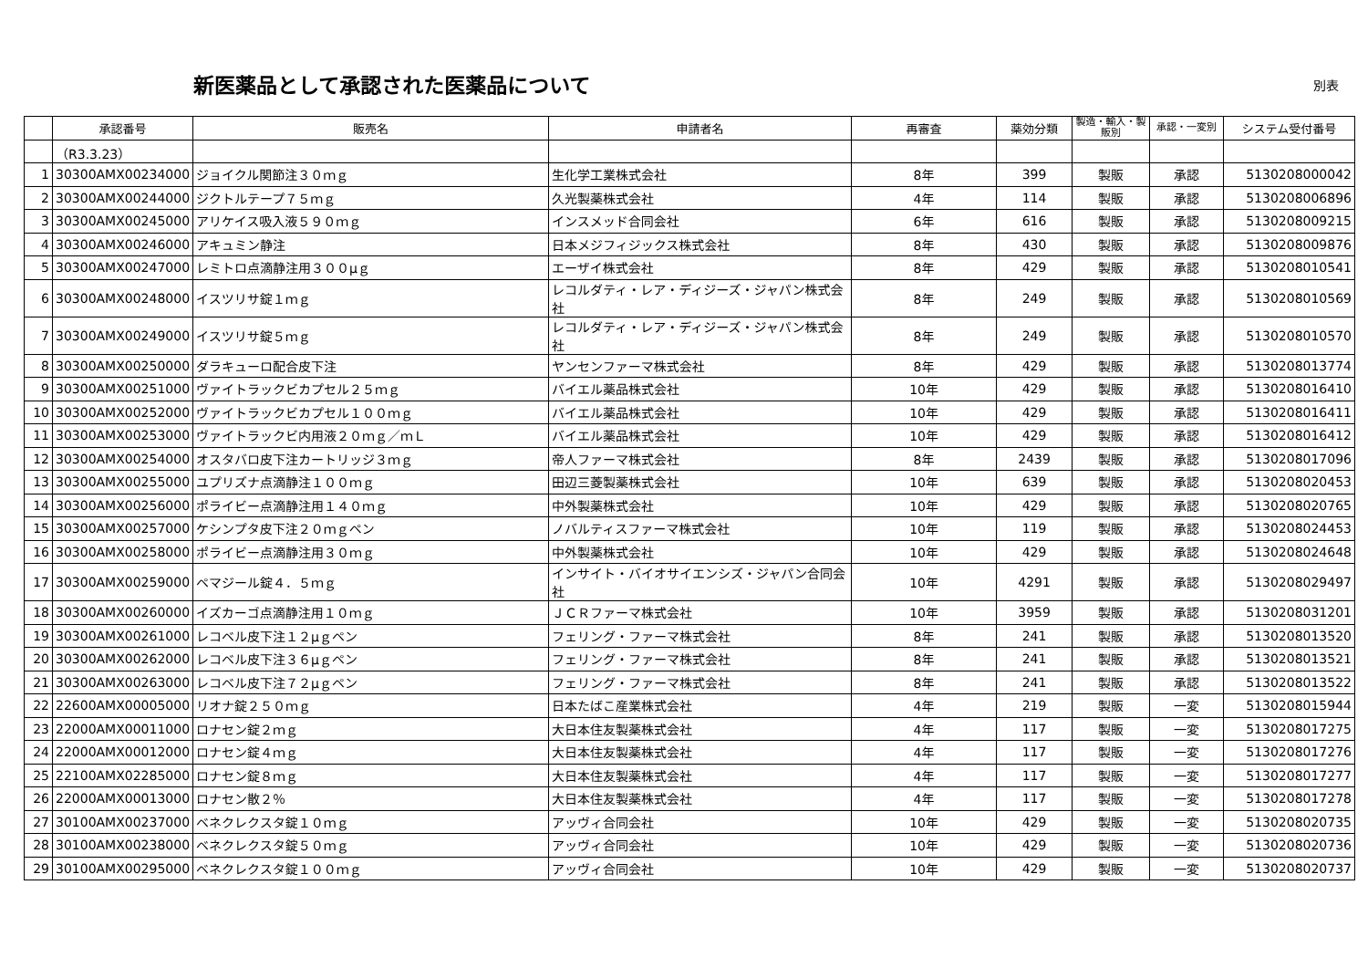新医薬品として承認された医薬品について
別表
| | 承認番号 | 販売名 | 申請者名 | 再審査 | 薬効分類 | 製造・輸入・製販別 | 承認・一変別 | システム受付番号 |
| --- | --- | --- | --- | --- | --- | --- | --- | --- |
| | （R3.3.23） | | | | | | | |
| 1 | 30300AMX00234000 | ジョイクル関節注３０ｍｇ | 生化学工業株式会社 | 8年 | 399 | 製販 | 承認 | 5130208000042 |
| 2 | 30300AMX00244000 | ジクトルテープ７５ｍｇ | 久光製薬株式会社 | 4年 | 114 | 製販 | 承認 | 5130208006896 |
| 3 | 30300AMX00245000 | アリケイス吸入液５９０ｍｇ | インスメッド合同会社 | 6年 | 616 | 製販 | 承認 | 5130208009215 |
| 4 | 30300AMX00246000 | アキュミン静注 | 日本メジフィジックス株式会社 | 8年 | 430 | 製販 | 承認 | 5130208009876 |
| 5 | 30300AMX00247000 | レミトロ点滴静注用３００μｇ | エーザイ株式会社 | 8年 | 429 | 製販 | 承認 | 5130208010541 |
| 6 | 30300AMX00248000 | イスツリサ錠１ｍｇ | レコルダティ・レア・ディジーズ・ジャパン株式会社 | 8年 | 249 | 製販 | 承認 | 5130208010569 |
| 7 | 30300AMX00249000 | イスツリサ錠５ｍｇ | レコルダティ・レア・ディジーズ・ジャパン株式会社 | 8年 | 249 | 製販 | 承認 | 5130208010570 |
| 8 | 30300AMX00250000 | ダラキューロ配合皮下注 | ヤンセンファーマ株式会社 | 8年 | 429 | 製販 | 承認 | 5130208013774 |
| 9 | 30300AMX00251000 | ヴァイトラックビカプセル２５ｍｇ | バイエル薬品株式会社 | 10年 | 429 | 製販 | 承認 | 5130208016410 |
| 10 | 30300AMX00252000 | ヴァイトラックビカプセル１００ｍｇ | バイエル薬品株式会社 | 10年 | 429 | 製販 | 承認 | 5130208016411 |
| 11 | 30300AMX00253000 | ヴァイトラックビ内用液２０ｍｇ／ｍＬ | バイエル薬品株式会社 | 10年 | 429 | 製販 | 承認 | 5130208016412 |
| 12 | 30300AMX00254000 | オスタバロ皮下注カートリッジ３ｍｇ | 帝人ファーマ株式会社 | 8年 | 2439 | 製販 | 承認 | 5130208017096 |
| 13 | 30300AMX00255000 | ユプリズナ点滴静注１００ｍｇ | 田辺三菱製薬株式会社 | 10年 | 639 | 製販 | 承認 | 5130208020453 |
| 14 | 30300AMX00256000 | ポライビー点滴静注用１４０ｍｇ | 中外製薬株式会社 | 10年 | 429 | 製販 | 承認 | 5130208020765 |
| 15 | 30300AMX00257000 | ケシンプタ皮下注２０ｍｇペン | ノバルティスファーマ株式会社 | 10年 | 119 | 製販 | 承認 | 5130208024453 |
| 16 | 30300AMX00258000 | ポライビー点滴静注用３０ｍｇ | 中外製薬株式会社 | 10年 | 429 | 製販 | 承認 | 5130208024648 |
| 17 | 30300AMX00259000 | ペマジール錠４．５ｍｇ | インサイト・バイオサイエンシズ・ジャパン合同会社 | 10年 | 4291 | 製販 | 承認 | 5130208029497 |
| 18 | 30300AMX00260000 | イズカーゴ点滴静注用１０ｍｇ | ＪＣＲファーマ株式会社 | 10年 | 3959 | 製販 | 承認 | 5130208031201 |
| 19 | 30300AMX00261000 | レコベル皮下注１２μｇペン | フェリング・ファーマ株式会社 | 8年 | 241 | 製販 | 承認 | 5130208013520 |
| 20 | 30300AMX00262000 | レコベル皮下注３６μｇペン | フェリング・ファーマ株式会社 | 8年 | 241 | 製販 | 承認 | 5130208013521 |
| 21 | 30300AMX00263000 | レコベル皮下注７２μｇペン | フェリング・ファーマ株式会社 | 8年 | 241 | 製販 | 承認 | 5130208013522 |
| 22 | 22600AMX00005000 | リオナ錠２５０ｍｇ | 日本たばこ産業株式会社 | 4年 | 219 | 製販 | 一変 | 5130208015944 |
| 23 | 22000AMX00011000 | ロナセン錠２ｍｇ | 大日本住友製薬株式会社 | 4年 | 117 | 製販 | 一変 | 5130208017275 |
| 24 | 22000AMX00012000 | ロナセン錠４ｍｇ | 大日本住友製薬株式会社 | 4年 | 117 | 製販 | 一変 | 5130208017276 |
| 25 | 22100AMX02285000 | ロナセン錠８ｍｇ | 大日本住友製薬株式会社 | 4年 | 117 | 製販 | 一変 | 5130208017277 |
| 26 | 22000AMX00013000 | ロナセン散２％ | 大日本住友製薬株式会社 | 4年 | 117 | 製販 | 一変 | 5130208017278 |
| 27 | 30100AMX00237000 | ベネクレクスタ錠１０ｍｇ | アッヴィ合同会社 | 10年 | 429 | 製販 | 一変 | 5130208020735 |
| 28 | 30100AMX00238000 | ベネクレクスタ錠５０ｍｇ | アッヴィ合同会社 | 10年 | 429 | 製販 | 一変 | 5130208020736 |
| 29 | 30100AMX00295000 | ベネクレクスタ錠１００ｍｇ | アッヴィ合同会社 | 10年 | 429 | 製販 | 一変 | 5130208020737 |